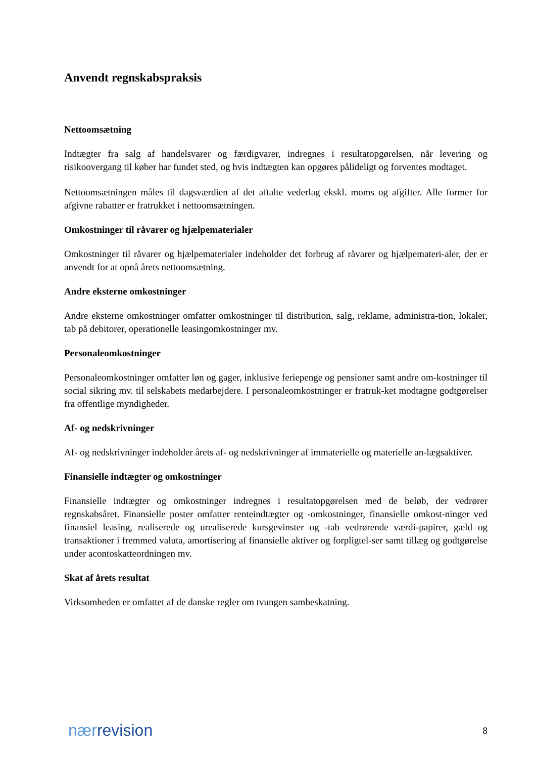Anvendt regnskabspraksis
Nettoomsætning
Indtægter fra salg af handelsvarer og færdigvarer, indregnes i resultatopgørelsen, når levering og risikoovergang til køber har fundet sted, og hvis indtægten kan opgøres pålideligt og forventes modtaget.
Nettoomsætningen måles til dagsværdien af det aftalte vederlag ekskl. moms og afgifter. Alle former for afgivne rabatter er fratrukket i nettoomsætningen.
Omkostninger til råvarer og hjælpematerialer
Omkostninger til råvarer og hjælpematerialer indeholder det forbrug af råvarer og hjælpemateri-aler, der er anvendt for at opnå årets nettoomsætning.
Andre eksterne omkostninger
Andre eksterne omkostninger omfatter omkostninger til distribution, salg, reklame, administra-tion, lokaler, tab på debitorer, operationelle leasingomkostninger mv.
Personaleomkostninger
Personaleomkostninger omfatter løn og gager, inklusive feriepenge og pensioner samt andre om-kostninger til social sikring mv. til selskabets medarbejdere. I personaleomkostninger er fratruk-ket modtagne godtgørelser fra offentlige myndigheder.
Af- og nedskrivninger
Af- og nedskrivninger indeholder årets af- og nedskrivninger af immaterielle og materielle an-lægsaktiver.
Finansielle indtægter og omkostninger
Finansielle indtægter og omkostninger indregnes i resultatopgørelsen med de beløb, der vedrører regnskabsåret. Finansielle poster omfatter renteindtægter og -omkostninger, finansielle omkost-ninger ved finansiel leasing, realiserede og urealiserede kursgevinster og -tab vedrørende værdi-papirer, gæld og transaktioner i fremmed valuta, amortisering af finansielle aktiver og forpligtel-ser samt tillæg og godtgørelse under acontoskatteordningen mv.
Skat af årets resultat
Virksomheden er omfattet af de danske regler om tvungen sambeskatning.
nær revision 8